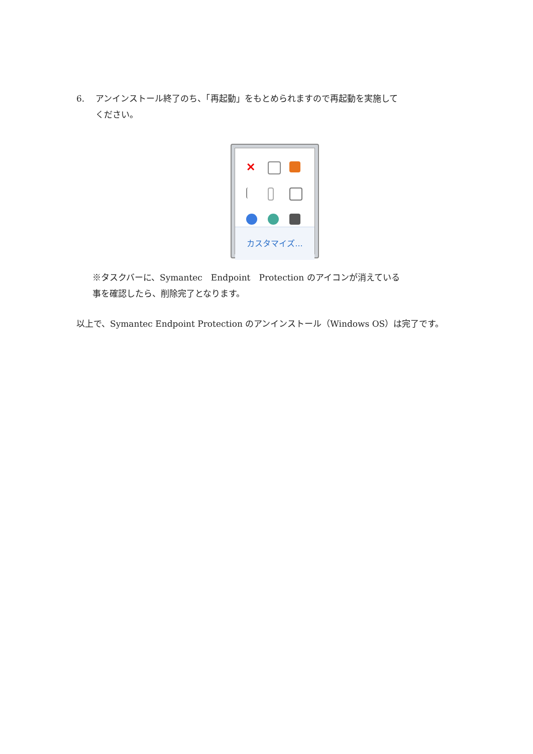6. アンインストール終了のち、「再起動」をもとめられますので再起動を実施して
ください。
✕
カスタマイズ...
※タスクバーに、Symantec　Endpoint　Protection のアイコンが消えている
事を確認したら、削除完了となります。
以上で、Symantec Endpoint Protection のアンインストール（Windows OS）は完了です。